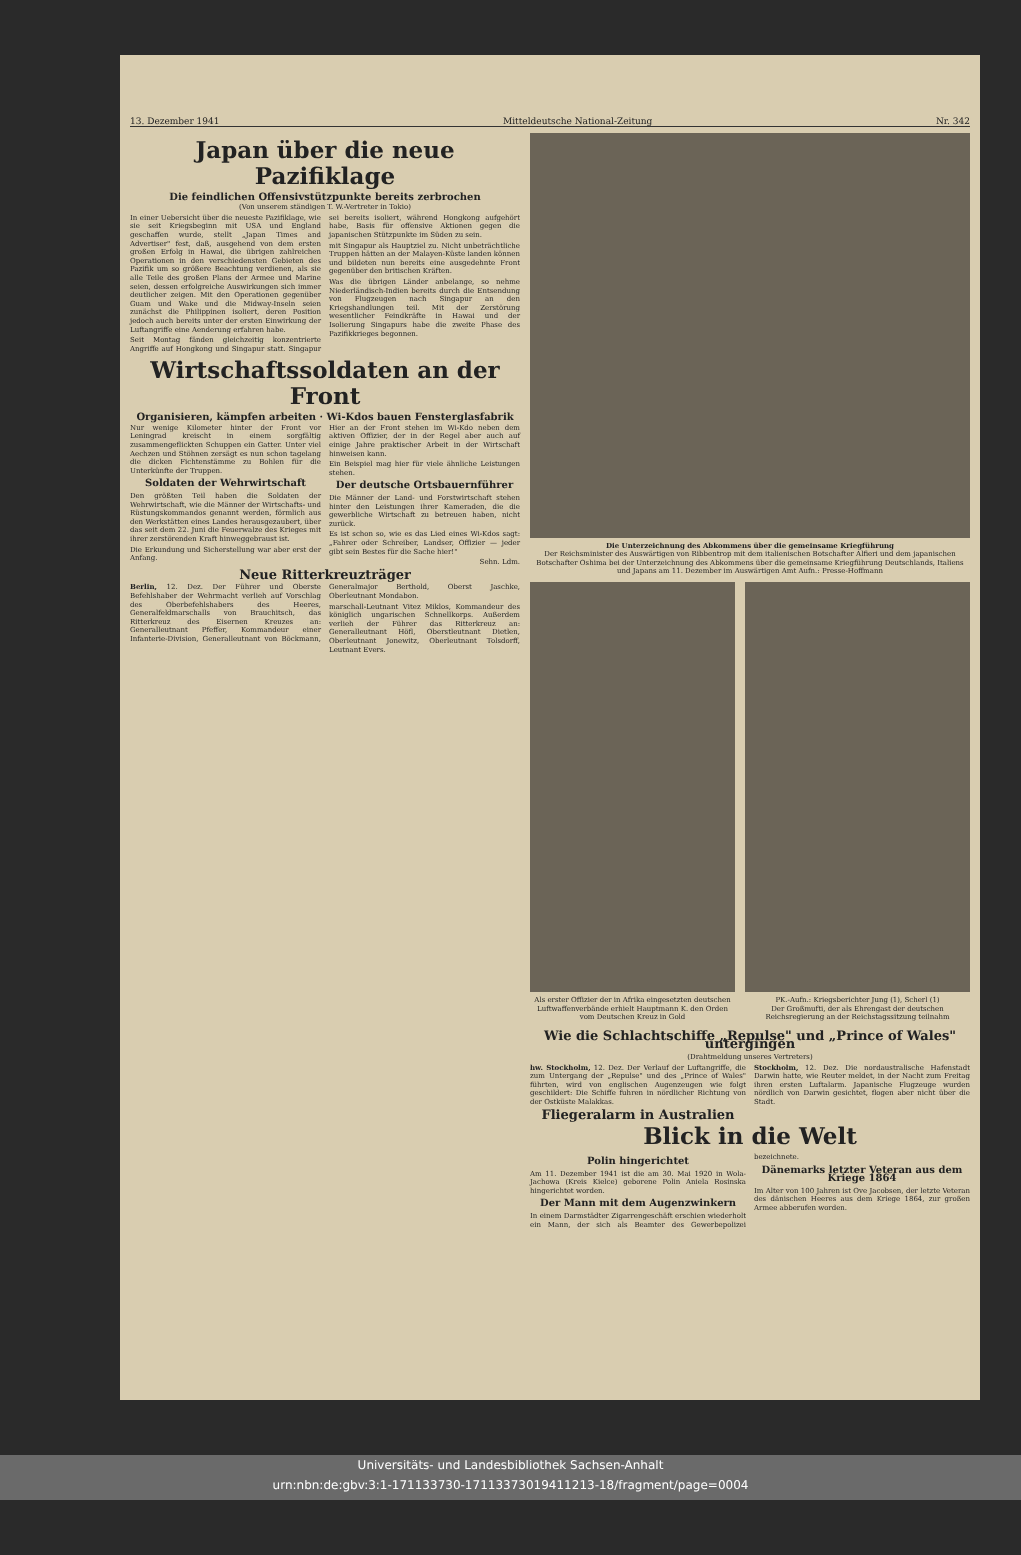13. Dezember 1941 Mitteldeutsche National-Zeitung Nr. 342
Japan über die neue Pazifiklage
Die feindlichen Offensivstützpunkte bereits zerbrochen
(Von unserem ständigen T. W.-Vertreter in Tokio)
In einer Uebersicht über die neueste Pazifiklage, wie sie seit Kriegsbeginn mit USA und England geschaffen wurde, stellt „Japan Times and Advertiser" fest, daß, ausgehend von dem ersten großen Erfolg in Hawai, die übrigen zahlreichen Operationen in den verschiedensten Gebieten des Pazifik um so größere Beachtung verdienen, als sie alle Teile des großen Plans der Armee und Marine seien, dessen erfolgreiche Auswirkungen sich immer deutlicher zeigen. Mit den Operationen gegenüber Guam und Wake und die Midway-Inseln seien zunächst die Philippinen isoliert, deren Position jedoch auch bereits unter der ersten Einwirkung der Luftangriffe eine Aenderung erfahren habe.
Seit Montag fänden gleichzeitig konzentrierte Angriffe auf Hongkong und Singapur statt. Singapur sei bereits isoliert, während Hongkong aufgehört habe, Basis für offensive Aktionen gegen die japanischen Stützpunkte im Süden zu sein.
mit Singapur als Hauptziel zu. Nicht unbeträchtliche Truppen hätten an der Malayen-Küste landen können und bildeten nun bereits eine ausgedehnte Front gegenüber den britischen Kräften.
Was die übrigen Länder anbelange, so nehme Niederländisch-Indien bereits durch die Entsendung von Flugzeugen nach Singapur an den Kriegshandlungen teil. Mit der Zerstörung wesentlicher Feindkräfte in Hawai und der Isolierung Singapurs habe die zweite Phase des Pazifikkrieges begonnen.
Wirtschaftssoldaten an der Front
Organisieren, kämpfen arbeiten · Wi-Kdos bauen Fensterglasfabrik
Nur wenige Kilometer hinter der Front vor Leningrad kreischt in einem sorgfältig zusammengeflickten Schuppen ein Gatter. Unter viel Aechzen und Stöhnen zersägt es nun schon tagelang die dicken Fichtenstämme zu Bohlen für die Unterkünfte der Truppen.
Soldaten der Wehrwirtschaft
Den größten Teil haben die Soldaten der Wehrwirtschaft, wie die Männer der Wirtschafts- und Rüstungskommandos genannt werden, förmlich aus den Werkstätten eines Landes herausgezaubert, über das seit dem 22. Juni die Feuerwalze des Krieges mit ihrer zerstörenden Kraft hinweggebraust ist.
Die Erkundung und Sicherstellung war aber erst der Anfang.
Hier an der Front stehen im Wi-Kdo neben dem aktiven Offizier, der in der Regel aber auch auf einige Jahre praktischer Arbeit in der Wirtschaft hinweisen kann.
Ein Beispiel mag hier für viele ähnliche Leistungen stehen.
Der deutsche Ortsbauernführer
Die Männer der Land- und Forstwirtschaft stehen hinter den Leistungen ihrer Kameraden, die die gewerbliche Wirtschaft zu betreuen haben, nicht zurück.
Es ist schon so, wie es das Lied eines Wi-Kdos sagt: „Fahrer oder Schreiber, Landser, Offizier — jeder gibt sein Bestes für die Sache hier!"
Sehn. Ldm.
Neue Ritterkreuzträger
Berlin, 12. Dez. Der Führer und Oberste Befehlshaber der Wehrmacht verlieh auf Vorschlag des Oberbefehlshabers des Heeres, Generalfeldmarschalls von Brauchitsch, das Ritterkreuz des Eisernen Kreuzes an: Generalleutnant Pfeffer, Kommandeur einer Infanterie-Division, Generalleutnant von Böckmann, Generalmajor Berthold, Oberst Jaschke, Oberleutnant Mondabon.
marschall-Leutnant Vitez Miklos, Kommandeur des königlich ungarischen Schnellkorps. Außerdem verlieh der Führer das Ritterkreuz an: Generalleutnant Höfl, Oberstleutnant Dietlen, Oberleutnant Jonewitz, Oberleutnant Tolsdorff, Leutnant Evers.
Die Unterzeichnung des Abkommens über die gemeinsame Kriegführung
Der Reichsminister des Auswärtigen von Ribbentrop mit dem italienischen Botschafter Alfieri und dem japanischen Botschafter Oshima bei der Unterzeichnung des Abkommens über die gemeinsame Kriegführung Deutschlands, Italiens und Japans am 11. Dezember im Auswärtigen Amt Aufn.: Presse-Hoffmann
Als erster Offizier der in Afrika eingesetzten deutschen Luftwaffenverbände erhielt Hauptmann K. den Orden vom Deutschen Kreuz in Gold
PK.-Aufn.: Kriegsberichter Jung (1), Scherl (1)
Der Großmufti, der als Ehrengast der deutschen Reichsregierung an der Reichstagssitzung teilnahm
Wie die Schlachtschiffe „Repulse" und „Prince of Wales" untergingen
(Drahtmeldung unseres Vertreters)
hw. Stockholm, 12. Dez. Der Verlauf der Luftangriffe, die zum Untergang der „Repulse" und des „Prince of Wales" führten, wird von englischen Augenzeugen wie folgt geschildert: Die Schiffe fuhren in nördlicher Richtung von der Ostküste Malakkas.
Fliegeralarm in Australien
Stockholm, 12. Dez. Die nordaustralische Hafenstadt Darwin hatte, wie Reuter meldet, in der Nacht zum Freitag ihren ersten Luftalarm. Japanische Flugzeuge wurden nördlich von Darwin gesichtet, flogen aber nicht über die Stadt.
Blick in die Welt
Polin hingerichtet
Am 11. Dezember 1941 ist die am 30. Mai 1920 in Wola-Jachowa (Kreis Kielce) geborene Polin Aniela Rosinska hingerichtet worden.
Der Mann mit dem Augenzwinkern
In einem Darmstädter Zigarrengeschäft erschien wiederholt ein Mann, der sich als Beamter des Gewerbepolizei bezeichnete.
Dänemarks letzter Veteran aus dem Kriege 1864
Im Alter von 100 Jahren ist Ove Jacobsen, der letzte Veteran des dänischen Heeres aus dem Kriege 1864, zur großen Armee abberufen worden.
Universitäts- und Landesbibliothek Sachsen-Anhalt
urn:nbn:de:gbv:3:1-171133730-17113373019411213-18/fragment/page=0004